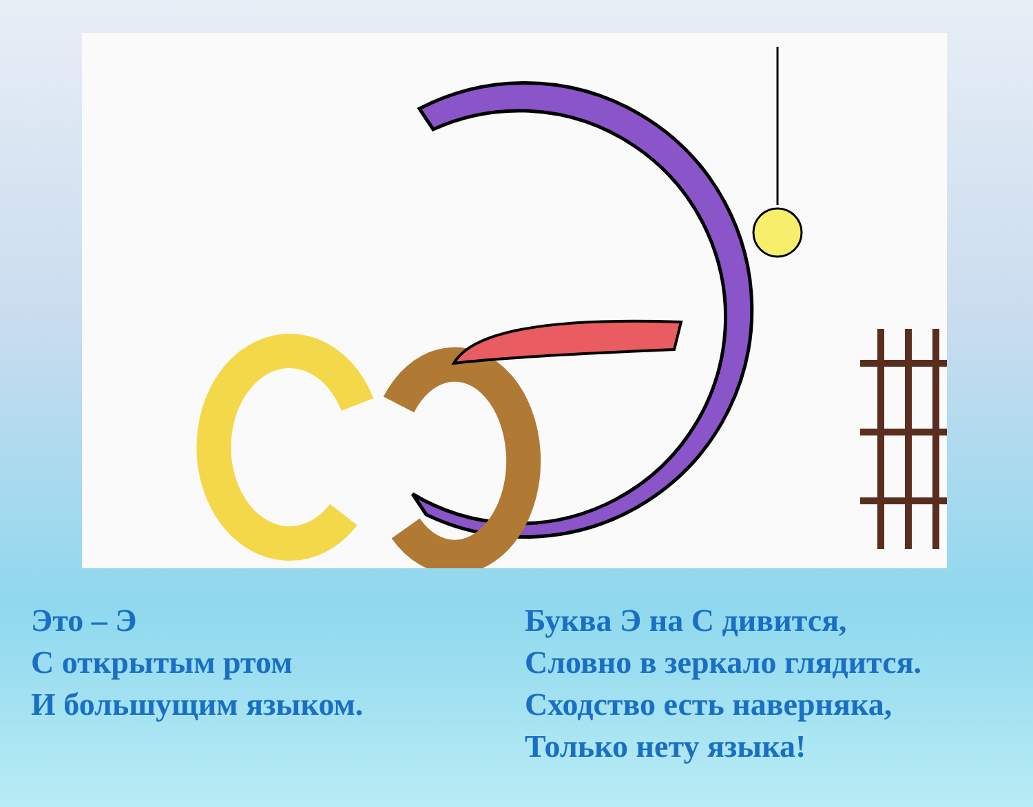Это – Э
С открытым ртом
И большущим языком.
Буква Э на С дивится,
Словно в зеркало глядится.
Сходство есть наверняка,
Только нету языка!